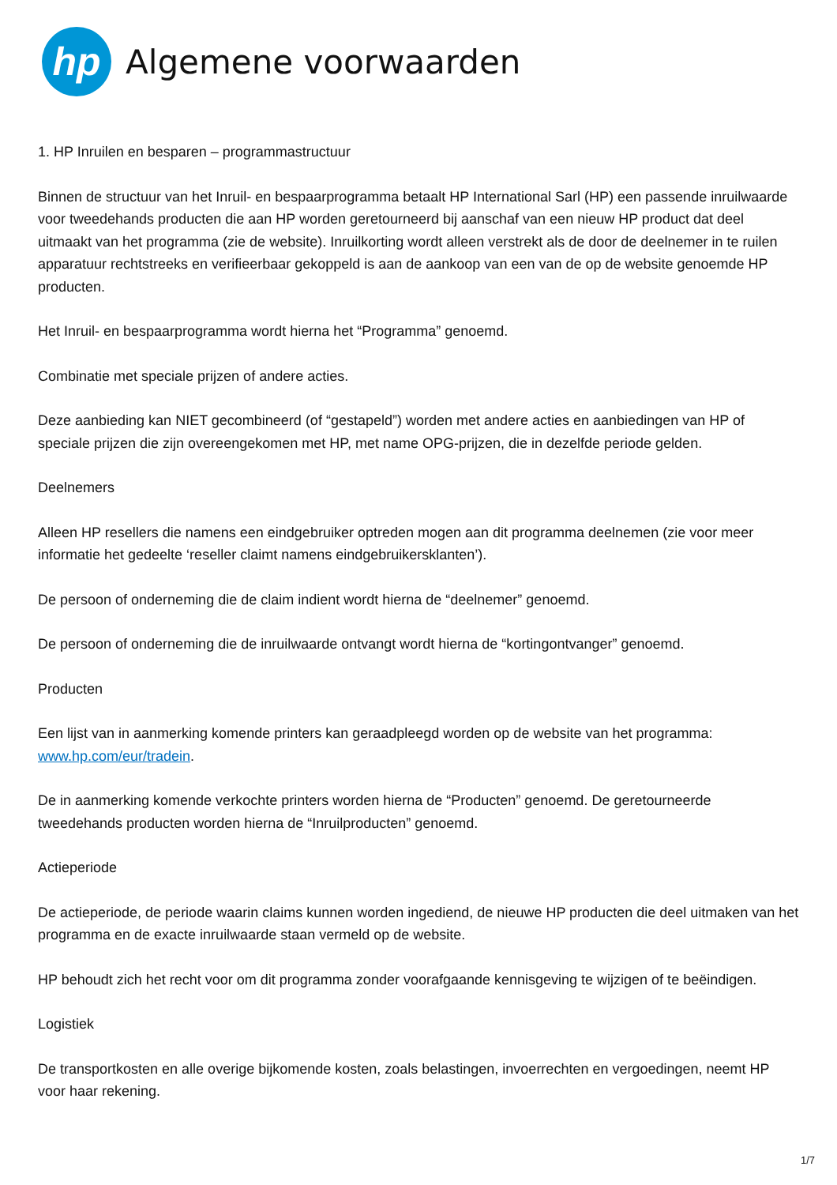hp
Algemene voorwaarden
1. HP Inruilen en besparen – programmastructuur
Binnen de structuur van het Inruil- en bespaarprogramma betaalt HP International Sarl (HP) een passende inruilwaarde voor tweedehands producten die aan HP worden geretourneerd bij aanschaf van een nieuw HP product dat deel uitmaakt van het programma (zie de website). Inruilkorting wordt alleen verstrekt als de door de deelnemer in te ruilen apparatuur rechtstreeks en verifieerbaar gekoppeld is aan de aankoop van een van de op de website genoemde HP producten.
Het Inruil- en bespaarprogramma wordt hierna het “Programma” genoemd.
Combinatie met speciale prijzen of andere acties.
Deze aanbieding kan NIET gecombineerd (of “gestapeld”) worden met andere acties en aanbiedingen van HP of speciale prijzen die zijn overeengekomen met HP, met name OPG-prijzen, die in dezelfde periode gelden.
Deelnemers
Alleen HP resellers die namens een eindgebruiker optreden mogen aan dit programma deelnemen (zie voor meer informatie het gedeelte ‘reseller claimt namens eindgebruikersklanten’).
De persoon of onderneming die de claim indient wordt hierna de “deelnemer” genoemd.
De persoon of onderneming die de inruilwaarde ontvangt wordt hierna de “kortingontvanger” genoemd.
Producten
Een lijst van in aanmerking komende printers kan geraadpleegd worden op de website van het programma: www.hp.com/eur/tradein.
De in aanmerking komende verkochte printers worden hierna de “Producten” genoemd. De geretourneerde tweedehands producten worden hierna de “Inruilproducten” genoemd.
Actieperiode
De actieperiode, de periode waarin claims kunnen worden ingediend, de nieuwe HP producten die deel uitmaken van het programma en de exacte inruilwaarde staan vermeld op de website.
HP behoudt zich het recht voor om dit programma zonder voorafgaande kennisgeving te wijzigen of te beëindigen.
Logistiek
De transportkosten en alle overige bijkomende kosten, zoals belastingen, invoerrechten en vergoedingen, neemt HP voor haar rekening.
1/7